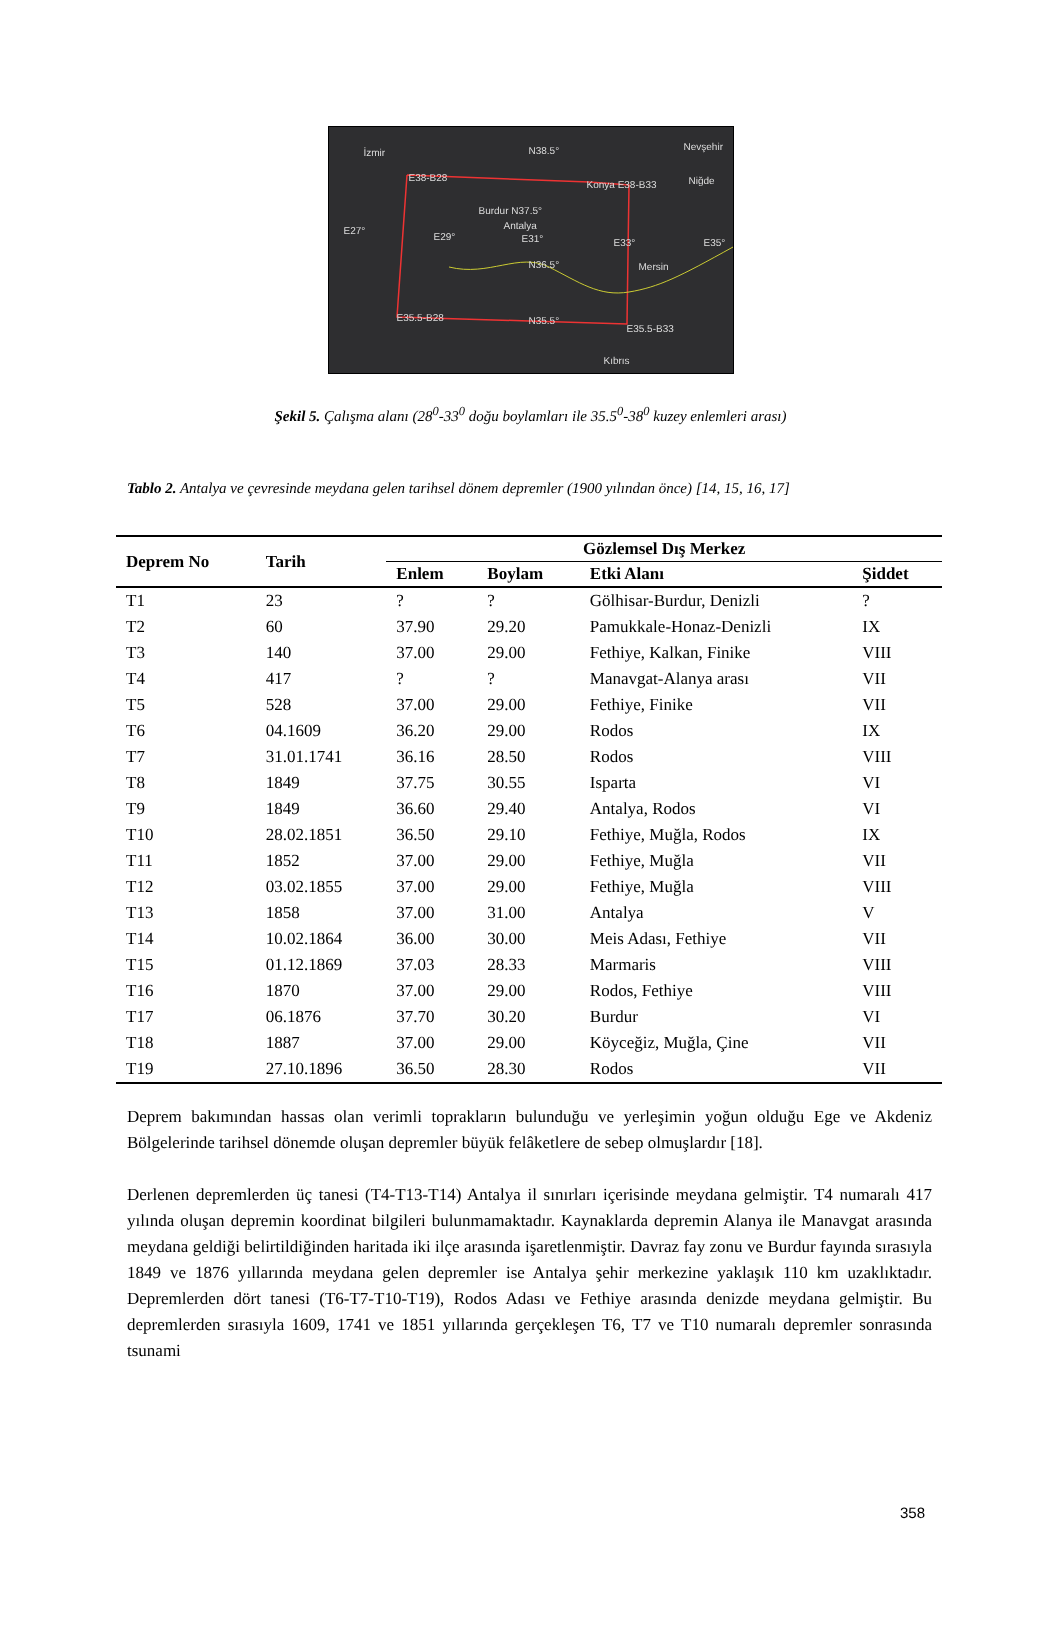N38.5°
İzmir
Nevşehir
E38-B28
Konya E38-B33 Niğde
Burdur N37.5°
Antalya
E27°
E29° E31° E33° E35°
N36.5° Mersin
E35.5-B28 N35.5°
E35.5-B33
Kıbrıs
Şekil 5. Çalışma alanı (28<sup>0</sup>-33<sup>0</sup> doğu boylamları ile 35.5<sup>0</sup>-38<sup>0</sup> kuzey enlemleri arası)
Tablo 2. Antalya ve çevresinde meydana gelen tarihsel dönem depremler (1900 yılından önce) [14, 15, 16, 17]
| Deprem No | Tarih | Gözlemsel Dış Merkez | | | |
| --- | --- | --- | --- | --- | --- |
| | | Enlem | Boylam | Etki Alanı | Şiddet |
| T1 | 23 | ? | ? | Gölhisar-Burdur, Denizli | ? |
| T2 | 60 | 37.90 | 29.20 | Pamukkale-Honaz-Denizli | IX |
| T3 | 140 | 37.00 | 29.00 | Fethiye, Kalkan, Finike | VIII |
| T4 | 417 | ? | ? | Manavgat-Alanya arası | VII |
| T5 | 528 | 37.00 | 29.00 | Fethiye, Finike | VII |
| T6 | 04.1609 | 36.20 | 29.00 | Rodos | IX |
| T7 | 31.01.1741 | 36.16 | 28.50 | Rodos | VIII |
| T8 | 1849 | 37.75 | 30.55 | Isparta | VI |
| T9 | 1849 | 36.60 | 29.40 | Antalya, Rodos | VI |
| T10 | 28.02.1851 | 36.50 | 29.10 | Fethiye, Muğla, Rodos | IX |
| T11 | 1852 | 37.00 | 29.00 | Fethiye, Muğla | VII |
| T12 | 03.02.1855 | 37.00 | 29.00 | Fethiye, Muğla | VIII |
| T13 | 1858 | 37.00 | 31.00 | Antalya | V |
| T14 | 10.02.1864 | 36.00 | 30.00 | Meis Adası, Fethiye | VII |
| T15 | 01.12.1869 | 37.03 | 28.33 | Marmaris | VIII |
| T16 | 1870 | 37.00 | 29.00 | Rodos, Fethiye | VIII |
| T17 | 06.1876 | 37.70 | 30.20 | Burdur | VI |
| T18 | 1887 | 37.00 | 29.00 | Köyceğiz, Muğla, Çine | VII |
| T19 | 27.10.1896 | 36.50 | 28.30 | Rodos | VII |
Deprem bakımından hassas olan verimli toprakların bulunduğu ve yerleşimin yoğun olduğu Ege ve Akdeniz Bölgelerinde tarihsel dönemde oluşan depremler büyük felâketlere de sebep olmuşlardır [18].
Derlenen depremlerden üç tanesi (T4-T13-T14) Antalya il sınırları içerisinde meydana gelmiştir. T4 numaralı 417 yılında oluşan depremin koordinat bilgileri bulunmamaktadır. Kaynaklarda depremin Alanya ile Manavgat arasında meydana geldiği belirtildiğinden haritada iki ilçe arasında işaretlenmiştir. Davraz fay zonu ve Burdur fayında sırasıyla 1849 ve 1876 yıllarında meydana gelen depremler ise Antalya şehir merkezine yaklaşık 110 km uzaklıktadır. Depremlerden dört tanesi (T6-T7-T10-T19), Rodos Adası ve Fethiye arasında denizde meydana gelmiştir. Bu depremlerden sırasıyla 1609, 1741 ve 1851 yıllarında gerçekleşen T6, T7 ve T10 numaralı depremler sonrasında tsunami
358